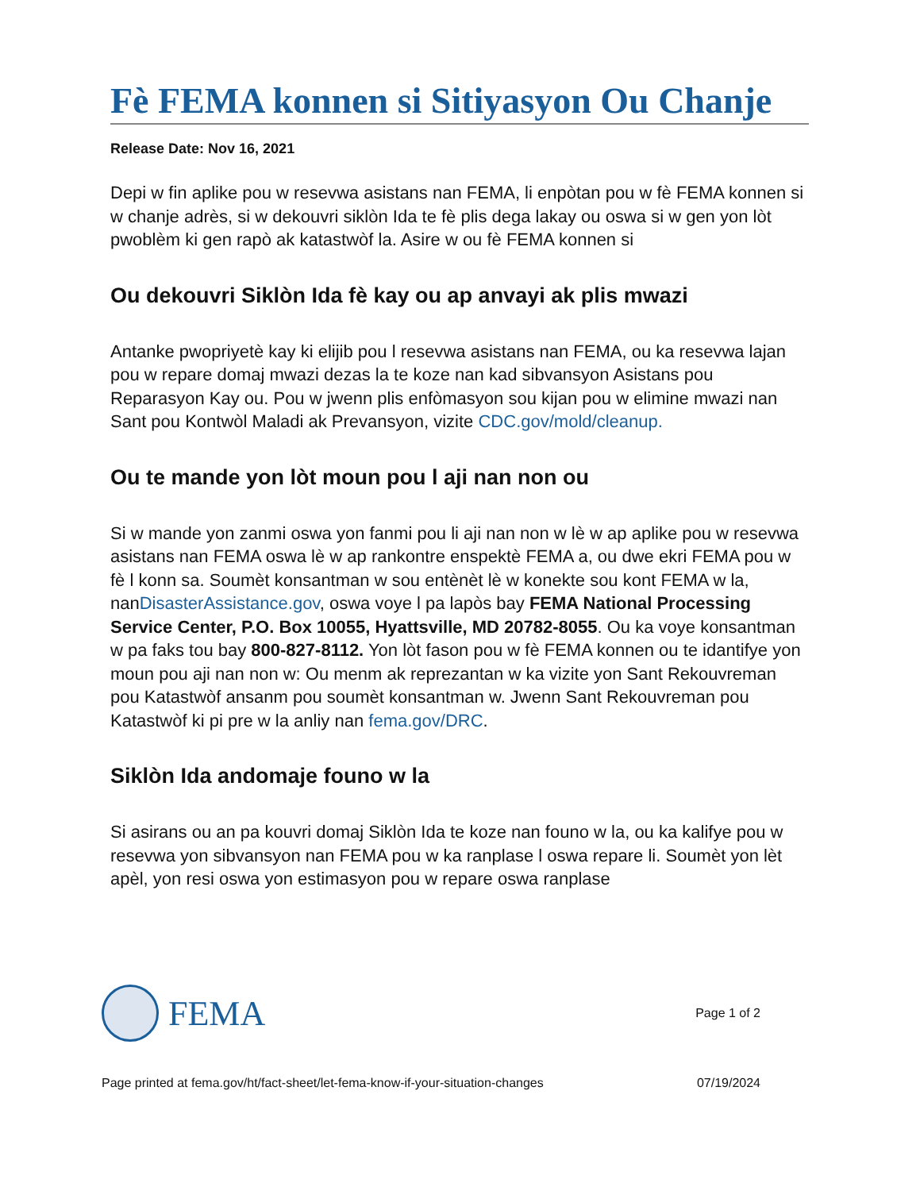Fè FEMA konnen si Sitiyasyon Ou Chanje
Release Date: Nov 16, 2021
Depi w fin aplike pou w resevwa asistans nan FEMA, li enpòtan pou w fè FEMA konnen si w chanje adrès, si w dekouvri siklòn Ida te fè plis dega lakay ou oswa si w gen yon lòt pwoblèm ki gen rapò ak katastwòf la. Asire w ou fè FEMA konnen si
Ou dekouvri Siklòn Ida fè kay ou ap anvayi ak plis mwazi
Antanke pwopriyetè kay ki elijib pou l resevwa asistans nan FEMA, ou ka resevwa lajan pou w repare domaj mwazi dezas la te koze nan kad sibvansyon Asistans pou Reparasyon Kay ou. Pou w jwenn plis enfòmasyon sou kijan pou w elimine mwazi nan Sant pou Kontwòl Maladi ak Prevansyon, vizite CDC.gov/mold/cleanup.
Ou te mande yon lòt moun pou l aji nan non ou
Si w mande yon zanmi oswa yon fanmi pou li aji nan non w lè w ap aplike pou w resevwa asistans nan FEMA oswa lè w ap rankontre enspektè FEMA a, ou dwe ekri FEMA pou w fè l konn sa. Soumèt konsantman w sou entènèt lè w konekte sou kont FEMA w la, nanDisasterAssistance.gov, oswa voye l pa lapòs bay FEMA National Processing Service Center, P.O. Box 10055, Hyattsville, MD 20782-8055. Ou ka voye konsantman w pa faks tou bay 800-827-8112. Yon lòt fason pou w fè FEMA konnen ou te idantifye yon moun pou aji nan non w: Ou menm ak reprezantan w ka vizite yon Sant Rekouvreman pou Katastwòf ansanm pou soumèt konsantman w. Jwenn Sant Rekouvreman pou Katastwòf ki pi pre w la anliy nan fema.gov/DRC.
Siklòn Ida andomaje founo w la
Si asirans ou an pa kouvri domaj Siklòn Ida te koze nan founo w la, ou ka kalifye pou w resevwa yon sibvansyon nan FEMA pou w ka ranplase l oswa repare li. Soumèt yon lèt apèl, yon resi oswa yon estimasyon pou w repare oswa ranplase
FEMA
Page 1 of 2
Page printed at fema.gov/ht/fact-sheet/let-fema-know-if-your-situation-changes 07/19/2024